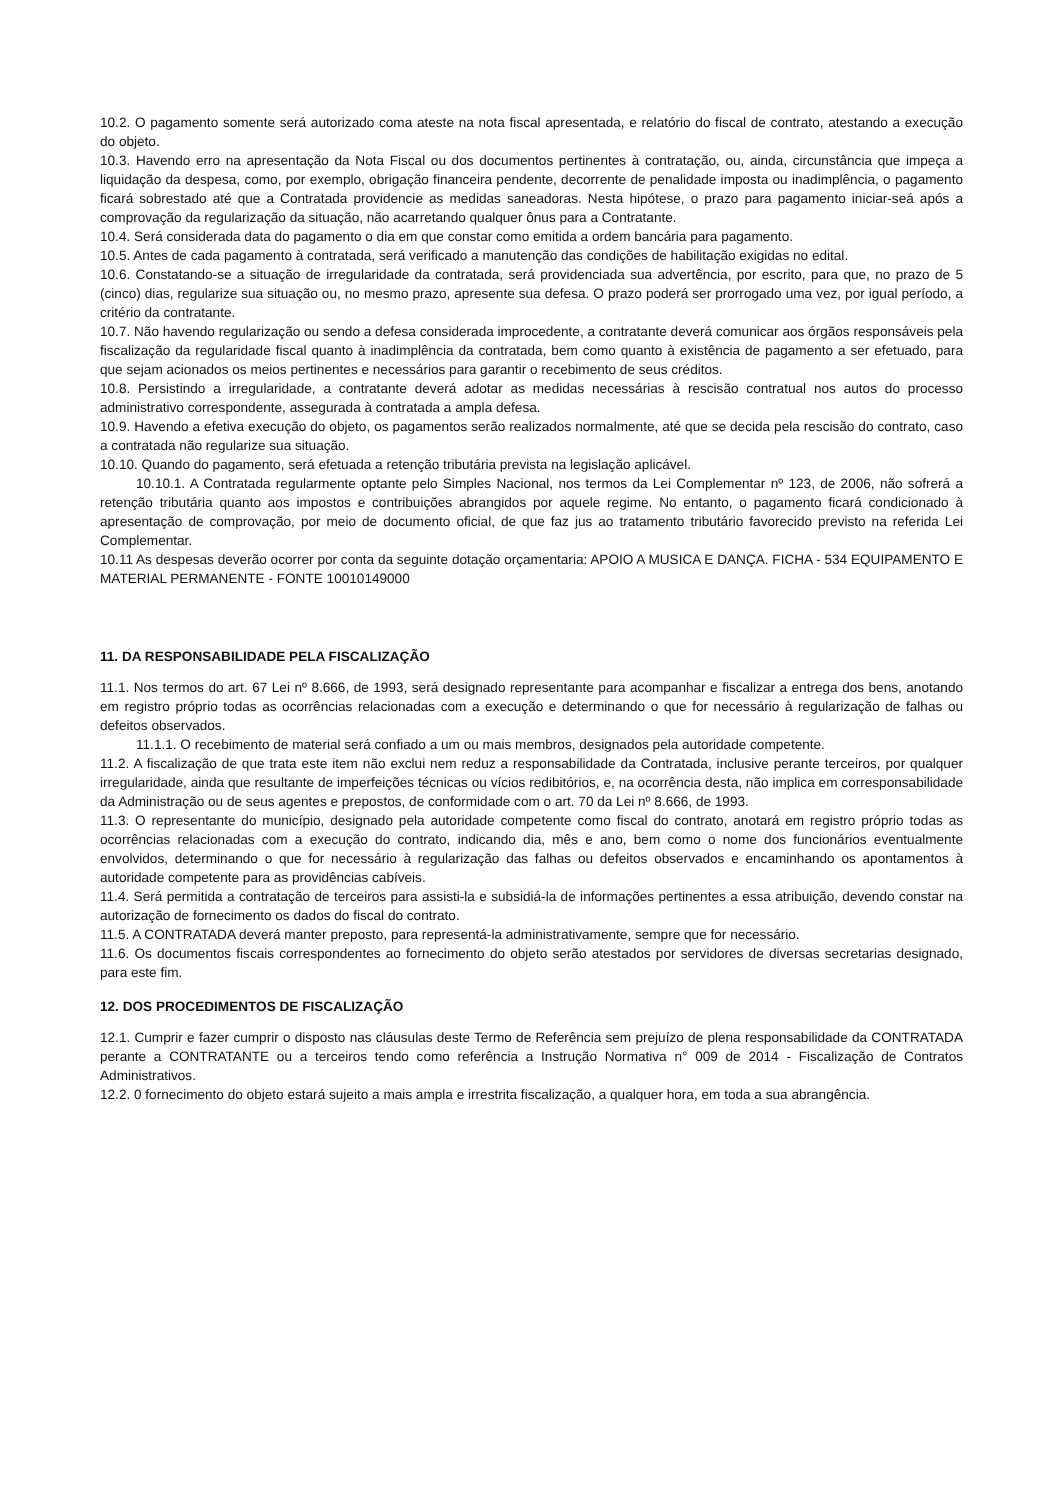10.2. O pagamento somente será autorizado coma ateste na nota fiscal apresentada, e relatório do fiscal de contrato, atestando a execução do objeto.
10.3. Havendo erro na apresentação da Nota Fiscal ou dos documentos pertinentes à contratação, ou, ainda, circunstância que impeça a liquidação da despesa, como, por exemplo, obrigação financeira pendente, decorrente de penalidade imposta ou inadimplência, o pagamento ficará sobrestado até que a Contratada providencie as medidas saneadoras. Nesta hipótese, o prazo para pagamento iniciar-seá após a comprovação da regularização da situação, não acarretando qualquer ônus para a Contratante.
10.4. Será considerada data do pagamento o dia em que constar como emitida a ordem bancária para pagamento.
10.5. Antes de cada pagamento à contratada, será verificado a manutenção das condições de habilitação exigidas no edital.
10.6. Constatando-se a situação de irregularidade da contratada, será providenciada sua advertência, por escrito, para que, no prazo de 5 (cinco) dias, regularize sua situação ou, no mesmo prazo, apresente sua defesa. O prazo poderá ser prorrogado uma vez, por igual período, a critério da contratante.
10.7. Não havendo regularização ou sendo a defesa considerada improcedente, a contratante deverá comunicar aos órgãos responsáveis pela fiscalização da regularidade fiscal quanto à inadimplência da contratada, bem como quanto à existência de pagamento a ser efetuado, para que sejam acionados os meios pertinentes e necessários para garantir o recebimento de seus créditos.
10.8. Persistindo a irregularidade, a contratante deverá adotar as medidas necessárias à rescisão contratual nos autos do processo administrativo correspondente, assegurada à contratada a ampla defesa.
10.9. Havendo a efetiva execução do objeto, os pagamentos serão realizados normalmente, até que se decida pela rescisão do contrato, caso a contratada não regularize sua situação.
10.10. Quando do pagamento, será efetuada a retenção tributária prevista na legislação aplicável.
10.10.1. A Contratada regularmente optante pelo Simples Nacional, nos termos da Lei Complementar nº 123, de 2006, não sofrerá a retenção tributária quanto aos impostos e contribuições abrangidos por aquele regime. No entanto, o pagamento ficará condicionado à apresentação de comprovação, por meio de documento oficial, de que faz jus ao tratamento tributário favorecido previsto na referida Lei Complementar.
10.11 As despesas deverão ocorrer por conta da seguinte dotação orçamentaria: APOIO A MUSICA E DANÇA. FICHA - 534 EQUIPAMENTO E MATERIAL PERMANENTE - FONTE 10010149000
11. DA RESPONSABILIDADE PELA FISCALIZAÇÃO
11.1. Nos termos do art. 67 Lei nº 8.666, de 1993, será designado representante para acompanhar e fiscalizar a entrega dos bens, anotando em registro próprio todas as ocorrências relacionadas com a execução e determinando o que for necessário à regularização de falhas ou defeitos observados.
11.1.1. O recebimento de material será confiado a um ou mais membros, designados pela autoridade competente.
11.2. A fiscalização de que trata este item não exclui nem reduz a responsabilidade da Contratada, inclusive perante terceiros, por qualquer irregularidade, ainda que resultante de imperfeições técnicas ou vícios redibitórios, e, na ocorrência desta, não implica em corresponsabilidade da Administração ou de seus agentes e prepostos, de conformidade com o art. 70 da Lei nº 8.666, de 1993.
11.3. O representante do município, designado pela autoridade competente como fiscal do contrato, anotará em registro próprio todas as ocorrências relacionadas com a execução do contrato, indicando dia, mês e ano, bem como o nome dos funcionários eventualmente envolvidos, determinando o que for necessário à regularização das falhas ou defeitos observados e encaminhando os apontamentos à autoridade competente para as providências cabíveis.
11.4. Será permitida a contratação de terceiros para assisti-la e subsidiá-la de informações pertinentes a essa atribuição, devendo constar na autorização de fornecimento os dados do fiscal do contrato.
11.5. A CONTRATADA deverá manter preposto, para representá-la administrativamente, sempre que for necessário.
11.6. Os documentos fiscais correspondentes ao fornecimento do objeto serão atestados por servidores de diversas secretarias designado, para este fim.
12. DOS PROCEDIMENTOS DE FISCALIZAÇÃO
12.1. Cumprir e fazer cumprir o disposto nas cláusulas deste Termo de Referência sem prejuízo de plena responsabilidade da CONTRATADA perante a CONTRATANTE ou a terceiros tendo como referência a Instrução Normativa n° 009 de 2014 - Fiscalização de Contratos Administrativos.
12.2. 0 fornecimento do objeto estará sujeito a mais ampla e irrestrita fiscalização, a qualquer hora, em toda a sua abrangência.